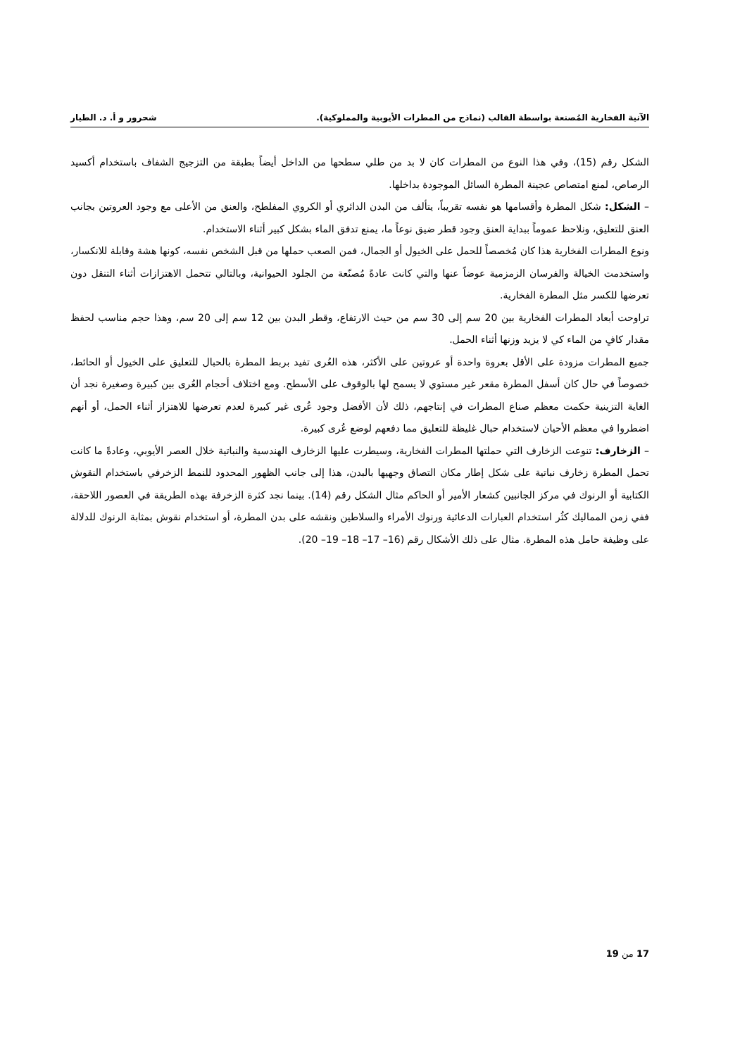الآنية الفخارية المُصنعة بواسطة القالب (نماذج من المطرات الأيوبية والمملوكية). شحرور و أ. د. الطيار
الشكل رقم (15)، وفي هذا النوع من المطرات كان لا بد من طلي سطحها من الداخل أيضاً بطبقة من التزجيج الشفاف باستخدام أكسيد الرصاص، لمنع امتصاص عجينة المطرة السائل الموجودة بداخلها.
– الشكل: شكل المطرة وأقسامها هو نفسه تقريباً، يتألف من البدن الدائري أو الكروي المفلطح، والعنق من الأعلى مع وجود العروتين بجانب العنق للتعليق، ونلاحظ عموماً ببداية العنق وجود قطر ضيق نوعاً ما، يمنع تدفق الماء بشكل كبير أثناء الاستخدام.
ونوع المطرات الفخارية هذا كان مُخصصاً للحمل على الخيول أو الجمال، فمن الصعب حملها من قبل الشخص نفسه، كونها هشة وقابلة للانكسار، واستخدمت الخيالة والفرسان الزمزمية عوضاً عنها والتي كانت عادةً مُصنّعة من الجلود الحيوانية، وبالتالي تتحمل الاهتزازات أثناء التنقل دون تعرضها للكسر مثل المطرة الفخارية.
تراوحت أبعاد المطرات الفخارية بين 20 سم إلى 30 سم من حيث الارتفاع، وقطر البدن بين 12 سم إلى 20 سم، وهذا حجم مناسب لحفظ مقدار كافٍ من الماء كي لا يزيد وزنها أثناء الحمل.
جميع المطرات مزودة على الأقل بعروة واحدة أو عروتين على الأكثر، هذه العُرى تفيد بربط المطرة بالحبال للتعليق على الخيول أو الحائط، خصوصاً في حال كان أسفل المطرة مقعر غير مستوي لا يسمح لها بالوقوف على الأسطح. ومع اختلاف أحجام العُرى بين كبيرة وصغيرة نجد أن الغاية التزينية حكمت معظم صناع المطرات في إنتاجهم، ذلك لأن الأفضل وجود عُرى غير كبيرة لعدم تعرضها للاهتزاز أثناء الحمل، أو أنهم اضطروا في معظم الأحيان لاستخدام حبال غليظة للتعليق مما دفعهم لوضع عُرى كبيرة.
– الزخارف: تنوعت الزخارف التي حملتها المطرات الفخارية، وسيطرت عليها الزخارف الهندسية والنباتية خلال العصر الأيوبي، وعادةً ما كانت تحمل المطرة زخارف نباتية على شكل إطار مكان التصاق وجهيها بالبدن، هذا إلى جانب الظهور المحدود للنمط الزخرفي باستخدام النقوش الكتابية أو الرنوك في مركز الجانبين كشعار الأمير أو الحاكم مثال الشكل رقم (14). بينما نجد كثرة الزخرفة بهذه الطريقة في العصور اللاحقة، ففي زمن المماليك كثُر استخدام العبارات الدعائية ورنوك الأمراء والسلاطين ونقشه على بدن المطرة، أو استخدام نقوش بمثابة الرنوك للدلالة على وظيفة حامل هذه المطرة. مثال على ذلك الأشكال رقم (16– 17– 18– 19– 20).
17 من 19